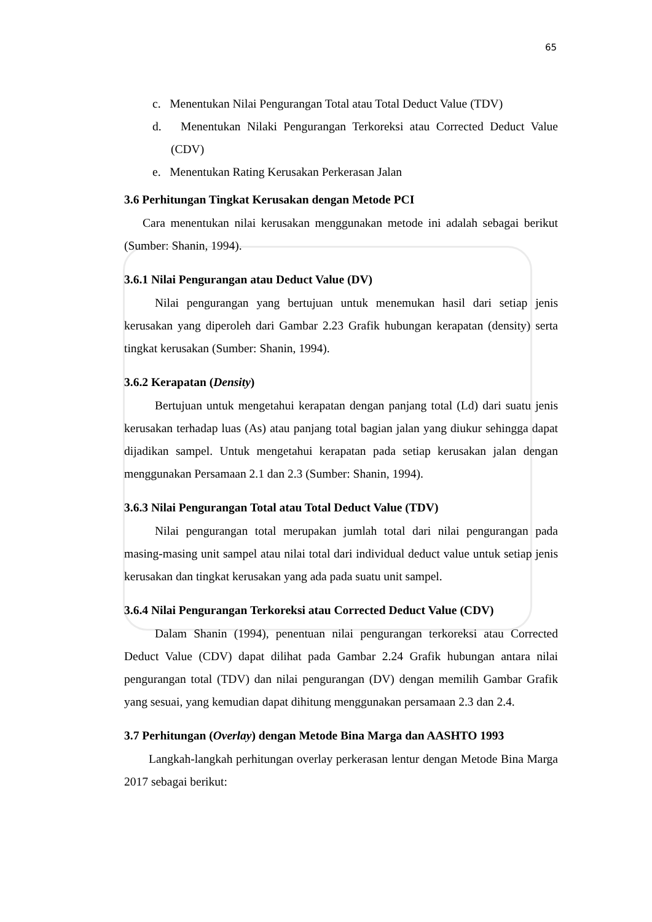65
c. Menentukan Nilai Pengurangan Total atau Total Deduct Value (TDV)
d. Menentukan Nilaki Pengurangan Terkoreksi atau Corrected Deduct Value (CDV)
e. Menentukan Rating Kerusakan Perkerasan Jalan
3.6 Perhitungan Tingkat Kerusakan dengan Metode PCI
Cara menentukan nilai kerusakan menggunakan metode ini adalah sebagai berikut (Sumber: Shanin, 1994).
3.6.1 Nilai Pengurangan atau Deduct Value (DV)
Nilai pengurangan yang bertujuan untuk menemukan hasil dari setiap jenis kerusakan yang diperoleh dari Gambar 2.23 Grafik hubungan kerapatan (density) serta tingkat kerusakan (Sumber: Shanin, 1994).
3.6.2 Kerapatan (Density)
Bertujuan untuk mengetahui kerapatan dengan panjang total (Ld) dari suatu jenis kerusakan terhadap luas (As) atau panjang total bagian jalan yang diukur sehingga dapat dijadikan sampel. Untuk mengetahui kerapatan pada setiap kerusakan jalan dengan menggunakan Persamaan 2.1 dan 2.3 (Sumber: Shanin, 1994).
3.6.3 Nilai Pengurangan Total atau Total Deduct Value (TDV)
Nilai pengurangan total merupakan jumlah total dari nilai pengurangan pada masing-masing unit sampel atau nilai total dari individual deduct value untuk setiap jenis kerusakan dan tingkat kerusakan yang ada pada suatu unit sampel.
3.6.4 Nilai Pengurangan Terkoreksi atau Corrected Deduct Value (CDV)
Dalam Shanin (1994), penentuan nilai pengurangan terkoreksi atau Corrected Deduct Value (CDV) dapat dilihat pada Gambar 2.24 Grafik hubungan antara nilai pengurangan total (TDV) dan nilai pengurangan (DV) dengan memilih Gambar Grafik yang sesuai, yang kemudian dapat dihitung menggunakan persamaan 2.3 dan 2.4.
3.7 Perhitungan (Overlay) dengan Metode Bina Marga dan AASHTO 1993
Langkah-langkah perhitungan overlay perkerasan lentur dengan Metode Bina Marga 2017 sebagai berikut: